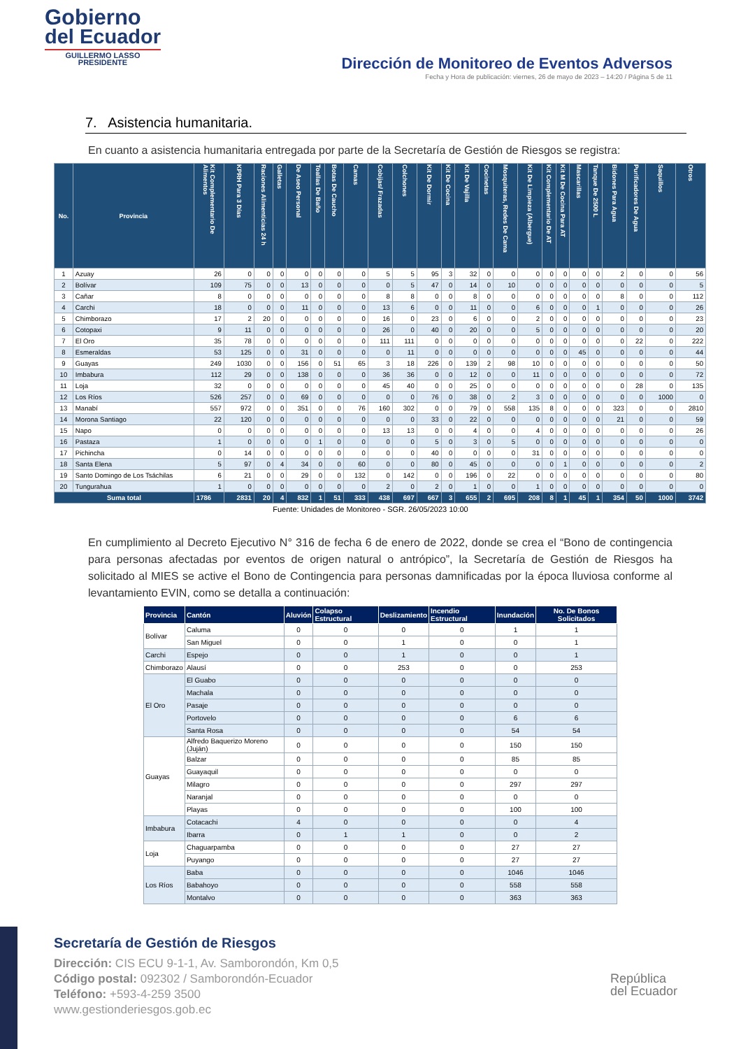Gobierno
del Ecuador
GUILLERMO LASSO
PRESIDENTE
Dirección de Monitoreo de Eventos Adversos
Fecha y Hora de publicación: viernes, 26 de mayo de 2023 – 14:20 / Página 5 de 11
7. Asistencia humanitaria.
En cuanto a asistencia humanitaria entregada por parte de la Secretaría de Gestión de Riesgos se registra:
| No. | Provincia | Kit Complementario De Alimentos | KPRH Para 3 Días | Raciones Alimenticias 24 h | Galletas | De Aseo Personal | Toallas De Baño | Botas De Caucho | Camas | Cobijas/ Frazadas | Colchones | Kit De Dormir | Kit De Cocina | Kit De Vajilla | Cocinetas | Mosquiteras, Redes De Cama | Kit De Limpieza (Albergue) | Kit Complementario De AT | Kit M De Cocina Para AT | Mascarillas | Tanque De 2500 L | Bidones Para Agua | Purificadores De Agua | Saquillos | Otros |
| --- | --- | --- | --- | --- | --- | --- | --- | --- | --- | --- | --- | --- | --- | --- | --- | --- | --- | --- | --- | --- | --- | --- | --- | --- | --- |
| 1 | Azuay | 26 | 0 | 0 | 0 | 0 | 0 | 0 | 0 | 5 | 5 | 95 | 3 | 32 | 0 | 0 | 0 | 0 | 0 | 0 | 0 | 2 | 0 | 0 | 56 |
| 2 | Bolívar | 109 | 75 | 0 | 0 | 13 | 0 | 0 | 0 | 0 | 5 | 47 | 0 | 14 | 0 | 10 | 0 | 0 | 0 | 0 | 0 | 0 | 0 | 0 | 5 |
| 3 | Cañar | 8 | 0 | 0 | 0 | 0 | 0 | 0 | 0 | 8 | 8 | 0 | 0 | 8 | 0 | 0 | 0 | 0 | 0 | 0 | 0 | 8 | 0 | 0 | 112 |
| 4 | Carchi | 18 | 0 | 0 | 0 | 11 | 0 | 0 | 0 | 13 | 6 | 0 | 0 | 11 | 0 | 0 | 6 | 0 | 0 | 0 | 1 | 0 | 0 | 0 | 26 |
| 5 | Chimborazo | 17 | 2 | 20 | 0 | 0 | 0 | 0 | 0 | 16 | 0 | 23 | 0 | 6 | 0 | 0 | 2 | 0 | 0 | 0 | 0 | 0 | 0 | 0 | 23 |
| 6 | Cotopaxi | 9 | 11 | 0 | 0 | 0 | 0 | 0 | 0 | 26 | 0 | 40 | 0 | 20 | 0 | 0 | 5 | 0 | 0 | 0 | 0 | 0 | 0 | 0 | 20 |
| 7 | El Oro | 35 | 78 | 0 | 0 | 0 | 0 | 0 | 0 | 111 | 111 | 0 | 0 | 0 | 0 | 0 | 0 | 0 | 0 | 0 | 0 | 0 | 22 | 0 | 222 |
| 8 | Esmeraldas | 53 | 125 | 0 | 0 | 31 | 0 | 0 | 0 | 0 | 11 | 0 | 0 | 0 | 0 | 0 | 0 | 0 | 0 | 45 | 0 | 0 | 0 | 0 | 44 |
| 9 | Guayas | 249 | 1030 | 0 | 0 | 156 | 0 | 51 | 65 | 3 | 18 | 226 | 0 | 139 | 2 | 98 | 10 | 0 | 0 | 0 | 0 | 0 | 0 | 0 | 50 |
| 10 | Imbabura | 112 | 29 | 0 | 0 | 138 | 0 | 0 | 0 | 36 | 36 | 0 | 0 | 12 | 0 | 0 | 11 | 0 | 0 | 0 | 0 | 0 | 0 | 0 | 72 |
| 11 | Loja | 32 | 0 | 0 | 0 | 0 | 0 | 0 | 0 | 45 | 40 | 0 | 0 | 25 | 0 | 0 | 0 | 0 | 0 | 0 | 0 | 0 | 28 | 0 | 135 |
| 12 | Los Ríos | 526 | 257 | 0 | 0 | 69 | 0 | 0 | 0 | 0 | 0 | 76 | 0 | 38 | 0 | 2 | 3 | 0 | 0 | 0 | 0 | 0 | 0 | 1000 | 0 |
| 13 | Manabí | 557 | 972 | 0 | 0 | 351 | 0 | 0 | 76 | 160 | 302 | 0 | 0 | 79 | 0 | 558 | 135 | 8 | 0 | 0 | 0 | 323 | 0 | 0 | 2810 |
| 14 | Morona Santiago | 22 | 120 | 0 | 0 | 0 | 0 | 0 | 0 | 0 | 0 | 33 | 0 | 22 | 0 | 0 | 0 | 0 | 0 | 0 | 0 | 21 | 0 | 0 | 59 |
| 15 | Napo | 0 | 0 | 0 | 0 | 0 | 0 | 0 | 0 | 13 | 13 | 0 | 0 | 4 | 0 | 0 | 4 | 0 | 0 | 0 | 0 | 0 | 0 | 0 | 26 |
| 16 | Pastaza | 1 | 0 | 0 | 0 | 0 | 1 | 0 | 0 | 0 | 0 | 5 | 0 | 3 | 0 | 5 | 0 | 0 | 0 | 0 | 0 | 0 | 0 | 0 | 0 |
| 17 | Pichincha | 0 | 14 | 0 | 0 | 0 | 0 | 0 | 0 | 0 | 0 | 40 | 0 | 0 | 0 | 0 | 31 | 0 | 0 | 0 | 0 | 0 | 0 | 0 | 0 |
| 18 | Santa Elena | 5 | 97 | 0 | 4 | 34 | 0 | 0 | 60 | 0 | 0 | 80 | 0 | 45 | 0 | 0 | 0 | 0 | 1 | 0 | 0 | 0 | 0 | 0 | 2 |
| 19 | Santo Domingo de Los Tsáchilas | 6 | 21 | 0 | 0 | 29 | 0 | 0 | 132 | 0 | 142 | 0 | 0 | 196 | 0 | 22 | 0 | 0 | 0 | 0 | 0 | 0 | 0 | 0 | 80 |
| 20 | Tungurahua | 1 | 0 | 0 | 0 | 0 | 0 | 0 | 0 | 2 | 0 | 2 | 0 | 1 | 0 | 0 | 1 | 0 | 0 | 0 | 0 | 0 | 0 | 0 | 0 |
| Suma total | | 1786 | 2831 | 20 | 4 | 832 | 1 | 51 | 333 | 438 | 697 | 667 | 3 | 655 | 2 | 695 | 208 | 8 | 1 | 45 | 1 | 354 | 50 | 1000 | 3742 |
Fuente: Unidades de Monitoreo - SGR. 26/05/2023 10:00
En cumplimiento al Decreto Ejecutivo N° 316 de fecha 6 de enero de 2022, donde se crea el “Bono de contingencia para personas afectadas por eventos de origen natural o antrópico”, la Secretaría de Gestión de Riesgos ha solicitado al MIES se active el Bono de Contingencia para personas damnificadas por la época lluviosa conforme al levantamiento EVIN, como se detalla a continuación:
| Provincia | Cantón | Aluvión | Colapso Estructural | Deslizamiento | Incendio Estructural | Inundación | No. De Bonos Solicitados |
| --- | --- | --- | --- | --- | --- | --- | --- |
| Bolívar | Caluma | 0 | 0 | 0 | 0 | 1 | 1 |
| | San Miguel | 0 | 0 | 1 | 0 | 0 | 1 |
| Carchi | Espejo | 0 | 0 | 1 | 0 | 0 | 1 |
| Chimborazo | Alausí | 0 | 0 | 253 | 0 | 0 | 253 |
| El Oro | El Guabo | 0 | 0 | 0 | 0 | 0 | 0 |
| | Machala | 0 | 0 | 0 | 0 | 0 | 0 |
| | Pasaje | 0 | 0 | 0 | 0 | 0 | 0 |
| | Portovelo | 0 | 0 | 0 | 0 | 6 | 6 |
| | Santa Rosa | 0 | 0 | 0 | 0 | 54 | 54 |
| Guayas | Alfredo Baquerizo Moreno (Juján) | 0 | 0 | 0 | 0 | 150 | 150 |
| | Balzar | 0 | 0 | 0 | 0 | 85 | 85 |
| | Guayaquil | 0 | 0 | 0 | 0 | 0 | 0 |
| | Milagro | 0 | 0 | 0 | 0 | 297 | 297 |
| | Naranjal | 0 | 0 | 0 | 0 | 0 | 0 |
| | Playas | 0 | 0 | 0 | 0 | 100 | 100 |
| Imbabura | Cotacachi | 4 | 0 | 0 | 0 | 0 | 4 |
| | Ibarra | 0 | 1 | 1 | 0 | 0 | 2 |
| Loja | Chaguarpamba | 0 | 0 | 0 | 0 | 27 | 27 |
| | Puyango | 0 | 0 | 0 | 0 | 27 | 27 |
| Los Ríos | Baba | 0 | 0 | 0 | 0 | 1046 | 1046 |
| | Babahoyo | 0 | 0 | 0 | 0 | 558 | 558 |
| | Montalvo | 0 | 0 | 0 | 0 | 363 | 363 |
Secretaría de Gestión de Riesgos
Dirección: CIS ECU 9-1-1, Av. Samborondón, Km 0,5
Código postal: 092302 / Samborondón-Ecuador
Teléfono: +593-4-259 3500
www.gestionderiesgos.gob.ec
República
del Ecuador